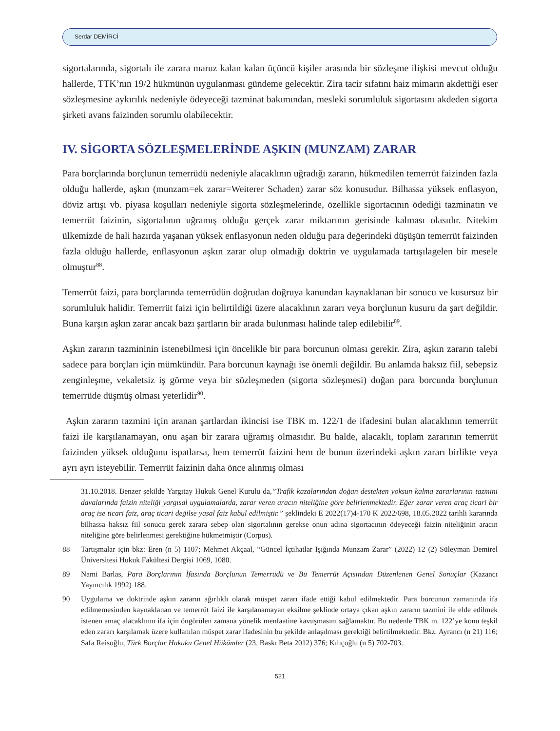Serdar DEMİRCİ
sigortalarında, sigortalı ile zarara maruz kalan kalan üçüncü kişiler arasında bir sözleşme ilişkisi mevcut olduğu hallerde, TTK’nın 19/2 hükmünün uygulanması gündeme gelecektir. Zira tacir sıfatını haiz mimarın akdettiği eser sözleşmesine aykırılık nedeniyle ödeyeceği tazminat bakımından, mesleki sorumluluk sigortasını akdeden sigorta şirketi avans faizinden sorumlu olabilecektir.
IV. SİGORTA SÖZLEŞMELERİNDE AŞKIN (MUNZAM) ZARAR
Para borçlarında borçlunun temerrüdü nedeniyle alacaklının uğradığı zararın, hükmedilen temerrüt faizinden fazla olduğu hallerde, aşkın (munzam=ek zarar=Weiterer Schaden) zarar söz konusudur. Bilhassa yüksek enflasyon, döviz artışı vb. piyasa koşulları nedeniyle sigorta sözleşmelerinde, özellikle sigortacının ödediği tazminatın ve temerrüt faizinin, sigortalının uğramış olduğu gerçek zarar miktarının gerisinde kalması olasıdır. Nitekim ülkemizde de hali hazırda yaşanan yüksek enflasyonun neden olduğu para değerindeki düşüşün temerrüt faizinden fazla olduğu hallerde, enflasyonun aşkın zarar olup olmadığı doktrin ve uygulamada tartışılagelen bir mesele olmuştur<sup>88</sup>.
Temerrüt faizi, para borçlarında temerrüdün doğrudan doğruya kanundan kaynaklanan bir sonucu ve kusursuz bir sorumluluk halidir. Temerrüt faizi için belirtildiği üzere alacaklının zararı veya borçlunun kusuru da şart değildir. Buna karşın aşkın zarar ancak bazı şartların bir arada bulunması halinde talep edilebilir<sup>89</sup>.
Aşkın zararın tazmininin istenebilmesi için öncelikle bir para borcunun olması gerekir. Zira, aşkın zararın talebi sadece para borçları için mümkündür. Para borcunun kaynağı ise önemli değildir. Bu anlamda haksız fiil, sebepsiz zenginleşme, vekaletsiz iş görme veya bir sözleşmeden (sigorta sözleşmesi) doğan para borcunda borçlunun temerrüde düşmüş olması yeterlidir<sup>90</sup>.
Aşkın zararın tazmini için aranan şartlardan ikincisi ise TBK m. 122/1 de ifadesini bulan alacaklının temerrüt faizi ile karşılanamayan, onu aşan bir zarara uğramış olmasıdır. Bu halde, alacaklı, toplam zararının temerrüt faizinden yüksek olduğunu ispatlarsa, hem temerrüt faizini hem de bunun üzerindeki aşkın zararı birlikte veya ayrı ayrı isteyebilir. Temerrüt faizinin daha önce alınmış olması
31.10.2018. Benzer şekilde Yargıtay Hukuk Genel Kurulu da,”Trafik kazalarından doğan destekten yoksun kalma zararlarının tazmini davalarında faizin niteliği yargısal uygulamalarda, zarar veren aracın niteliğine göre belirlenmektedir. Eğer zarar veren araç ticari bir araç ise ticari faiz, araç ticari değilse yasal faiz kabul edilmiştir.” şeklindeki E 2022(17)4-170 K 2022/698, 18.05.2022 tarihli kararında bilhassa haksız fiil sonucu gerek zarara sebep olan sigortalının gerekse onun adına sigortacının ödeyeceği faizin niteliğinin aracın niteliğine göre belirlenmesi gerektiğine hükmetmiştir (Corpus).
88 Tartışmalar için bkz: Eren (n 5) 1107; Mehmet Akçaal, “Güncel İçtihatlar Işığında Munzam Zarar” (2022) 12 (2) Süleyman Demirel Üniversitesi Hukuk Fakültesi Dergisi 1069, 1080.
89 Nami Barlas, Para Borçlarının İfasında Borçlunun Temerrüdü ve Bu Temerrüt Açısından Düzenlenen Genel Sonuçlar (Kazancı Yayıncılık 1992) 188.
90 Uygulama ve doktrinde aşkın zararın ağırlıklı olarak müspet zararı ifade ettiği kabul edilmektedir. Para borcunun zamanında ifa edilmemesinden kaynaklanan ve temerrüt faizi ile karşılanamayan eksilme şeklinde ortaya çıkan aşkın zararın tazmini ile elde edilmek istenen amaç alacaklının ifa için öngörülen zamana yönelik menfaatine kavuşmasını sağlamaktır. Bu nedenle TBK m. 122’ye konu teşkil eden zararı karşılamak üzere kullanılan müspet zarar ifadesinin bu şekilde anlaşılması gerektiği belirtilmektedir. Bkz. Ayrancı (n 21) 116; Safa Reisoğlu, Türk Borçlar Hukuku Genel Hükümler (23. Baskı Beta 2012) 376; Kılıçoğlu (n 5) 702-703.
521